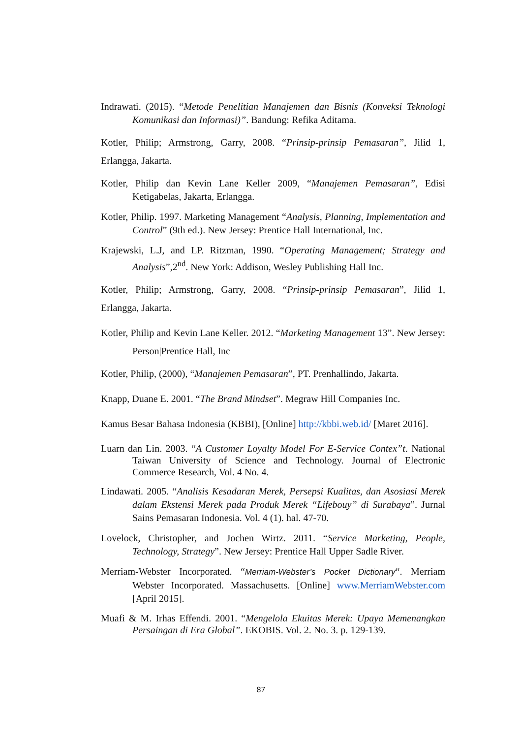Indrawati. (2015). “Metode Penelitian Manajemen dan Bisnis (Konveksi Teknologi Komunikasi dan Informasi)”. Bandung: Refika Aditama.
Kotler, Philip; Armstrong, Garry, 2008. “Prinsip-prinsip Pemasaran”, Jilid 1, Erlangga, Jakarta.
Kotler, Philip dan Kevin Lane Keller 2009, “Manajemen Pemasaran”, Edisi Ketigabelas, Jakarta, Erlangga.
Kotler, Philip. 1997. Marketing Management “Analysis, Planning, Implementation and Control” (9th ed.). New Jersey: Prentice Hall International, Inc.
Krajewski, L.J, and LP. Ritzman, 1990. “Operating Management; Strategy and Analysis”,2<sup>nd</sup>. New York: Addison, Wesley Publishing Hall Inc.
Kotler, Philip; Armstrong, Garry, 2008. “Prinsip-prinsip Pemasaran”, Jilid 1, Erlangga, Jakarta.
Kotler, Philip and Kevin Lane Keller. 2012. “Marketing Management 13”. New Jersey: Person|Prentice Hall, Inc
Kotler, Philip, (2000), “Manajemen Pemasaran”, PT. Prenhallindo, Jakarta.
Knapp, Duane E. 2001. “The Brand Mindset”. Megraw Hill Companies Inc.
Kamus Besar Bahasa Indonesia (KBBI), [Online] http://kbbi.web.id/ [Maret 2016].
Luarn dan Lin. 2003. “A Customer Loyalty Model For E-Service Contex”t. National Taiwan University of Science and Technology. Journal of Electronic Commerce Research, Vol. 4 No. 4.
Lindawati. 2005. “Analisis Kesadaran Merek, Persepsi Kualitas, dan Asosiasi Merek dalam Ekstensi Merek pada Produk Merek “Lifebouy” di Surabaya”. Jurnal Sains Pemasaran Indonesia. Vol. 4 (1). hal. 47-70.
Lovelock, Christopher, and Jochen Wirtz. 2011. “Service Marketing, People, Technology, Strategy”. New Jersey: Prentice Hall Upper Sadle River.
Merriam-Webster Incorporated. “Merriam-Webster’s Pocket Dictionary“. Merriam Webster Incorporated. Massachusetts. [Online] www.MerriamWebster.com [April 2015].
Muafi & M. Irhas Effendi. 2001. “Mengelola Ekuitas Merek: Upaya Memenangkan Persaingan di Era Global”. EKOBIS. Vol. 2. No. 3. p. 129-139.
87